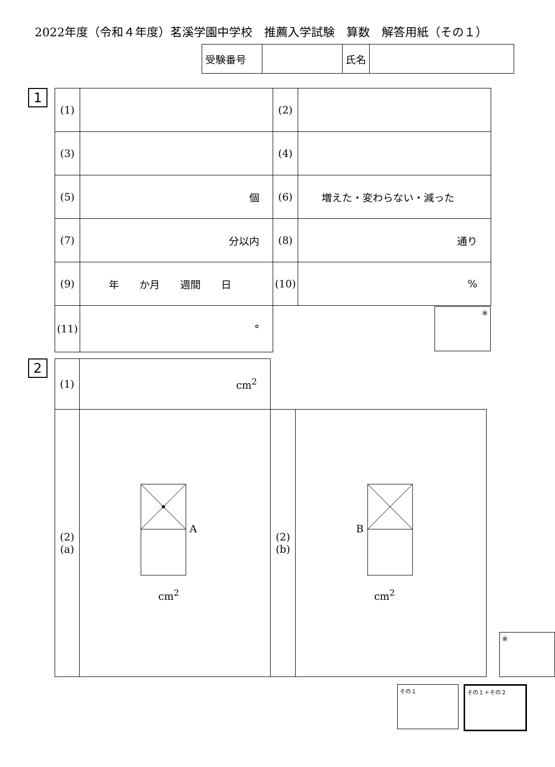2022年度（令和４年度）茗溪学園中学校　推薦入学試験　算数　解答用紙（その１）
| 受験番号 | | 氏名 | |
1
| (1) | | (2) | |
| (3) | | (4) | |
| (5) | 個 | (6) | 増えた・変わらない・減った |
| (7) | 分以内 | (8) | 通り |
| (9) | 年 か月 週間 日 | (10) | % |
| (11) | ° | | ※ |
2
| (1) | cm<sup>2</sup> | | |
| (2) (a) | A cm<sup>2</sup> | (2) (b) | B cm<sup>2</sup> |
※
その１ その１＋その２